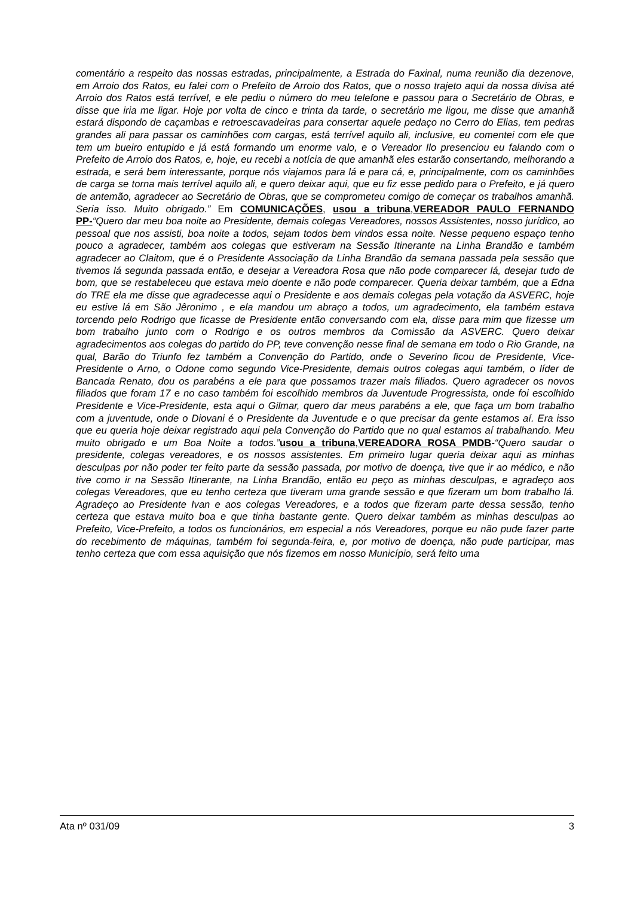comentário a respeito das nossas estradas, principalmente, a Estrada do Faxinal, numa reunião dia dezenove, em Arroio dos Ratos, eu falei com o Prefeito de Arroio dos Ratos, que o nosso trajeto aqui da nossa divisa até Arroio dos Ratos está terrível, e ele pediu o número do meu telefone e passou para o Secretário de Obras, e disse que iria me ligar. Hoje por volta de cinco e trinta da tarde, o secretário me ligou, me disse que amanhã estará dispondo de caçambas e retroescavadeiras para consertar aquele pedaço no Cerro do Elias, tem pedras grandes ali para passar os caminhões com cargas, está terrível aquilo ali, inclusive, eu comentei com ele que tem um bueiro entupido e já está formando um enorme valo, e o Vereador Ilo presenciou eu falando com o Prefeito de Arroio dos Ratos, e, hoje, eu recebi a notícia de que amanhã eles estarão consertando, melhorando a estrada, e será bem interessante, porque nós viajamos para lá e para cá, e, principalmente, com os caminhões de carga se torna mais terrível aquilo ali, e quero deixar aqui, que eu fiz esse pedido para o Prefeito, e já quero de antemão, agradecer ao Secretário de Obras, que se comprometeu comigo de começar os trabalhos amanhã. Seria isso. Muito obrigado.” Em COMUNICAÇÕES, usou a tribuna, VEREADOR PAULO FERNANDO PP-“Quero dar meu boa noite ao Presidente, demais colegas Vereadores, nossos Assistentes, nosso jurídico, ao pessoal que nos assisti, boa noite a todos, sejam todos bem vindos essa noite. Nesse pequeno espaço tenho pouco a agradecer, também aos colegas que estiveram na Sessão Itinerante na Linha Brandão e também agradecer ao Claitom, que é o Presidente Associação da Linha Brandão da semana passada pela sessão que tivemos lá segunda passada então, e desejar a Vereadora Rosa que não pode comparecer lá, desejar tudo de bom, que se restabeleceu que estava meio doente e não pode comparecer. Queria deixar também, que a Edna do TRE ela me disse que agradecesse aqui o Presidente e aos demais colegas pela votação da ASVERC, hoje eu estive lá em São Jêronimo , e ela mandou um abraço a todos, um agradecimento, ela também estava torcendo pelo Rodrigo que ficasse de Presidente então conversando com ela, disse para mim que fizesse um bom trabalho junto com o Rodrigo e os outros membros da Comissão da ASVERC. Quero deixar agradecimentos aos colegas do partido do PP, teve convenção nesse final de semana em todo o Rio Grande, na qual, Barão do Triunfo fez também a Convenção do Partido, onde o Severino ficou de Presidente, Vice-Presidente o Arno, o Odone como segundo Vice-Presidente, demais outros colegas aqui também, o líder de Bancada Renato, dou os parabéns a ele para que possamos trazer mais filiados. Quero agradecer os novos filiados que foram 17 e no caso também foi escolhido membros da Juventude Progressista, onde foi escolhido Presidente e Vice-Presidente, esta aqui o Gilmar, quero dar meus parabéns a ele, que faça um bom trabalho com a juventude, onde o Diovani é o Presidente da Juventude e o que precisar da gente estamos aí. Era isso que eu queria hoje deixar registrado aqui pela Convenção do Partido que no qual estamos aí trabalhando. Meu muito obrigado e um Boa Noite a todos.”usou a tribuna, VEREADORA ROSA PMDB-“Quero saudar o presidente, colegas vereadores, e os nossos assistentes. Em primeiro lugar queria deixar aqui as minhas desculpas por não poder ter feito parte da sessão passada, por motivo de doença, tive que ir ao médico, e não tive como ir na Sessão Itinerante, na Linha Brandão, então eu peço as minhas desculpas, e agradeço aos colegas Vereadores, que eu tenho certeza que tiveram uma grande sessão e que fizeram um bom trabalho lá. Agradeço ao Presidente Ivan e aos colegas Vereadores, e a todos que fizeram parte dessa sessão, tenho certeza que estava muito boa e que tinha bastante gente. Quero deixar também as minhas desculpas ao Prefeito, Vice-Prefeito, a todos os funcionários, em especial a nós Vereadores, porque eu não pude fazer parte do recebimento de máquinas, também foi segunda-feira, e, por motivo de doença, não pude participar, mas tenho certeza que com essa aquisição que nós fizemos em nosso Município, será feito uma
Ata nº 031/09 3